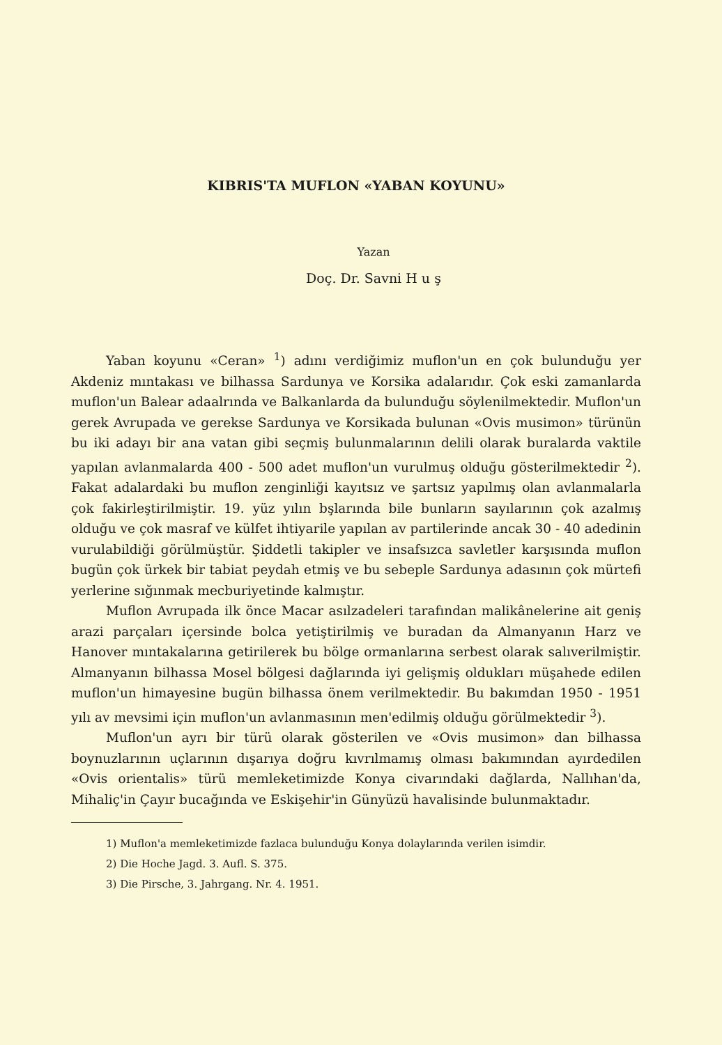KIBRIS'TA MUFLON «YABAN KOYUNU»
Yazan
Doç. Dr. Savni H u ş
Yaban koyunu «Ceran» <sup>1</sup>) adını verdiğimiz muflon'un en çok bulunduğu yer Akdeniz mıntakası ve bilhassa Sardunya ve Korsika adalarıdır. Çok eski zamanlarda muflon'un Balear adaalrında ve Balkanlarda da bulunduğu söylenilmektedir. Muflon'un gerek Avrupada ve gerekse Sardunya ve Korsikada bulunan «Ovis musimon» türünün bu iki adayı bir ana vatan gibi seçmiş bulunmalarının delili olarak buralarda vaktile yapılan avlanmalarda 400 - 500 adet muflon'un vurulmuş olduğu gösterilmektedir <sup>2</sup>). Fakat adalardaki bu muflon zenginliği kayıtsız ve şartsız yapılmış olan avlanmalarla çok fakirleştirilmiştir. 19. yüz yılın bşlarında bile bunların sayılarının çok azalmış olduğu ve çok masraf ve külfet ihtiyarile yapılan av partilerinde ancak 30 - 40 adedinin vurulabildiği görülmüştür. Şiddetli takipler ve insafsızca savletler karşısında muflon bugün çok ürkek bir tabiat peydah etmiş ve bu sebeple Sardunya adasının çok mürtefi yerlerine sığınmak mecburiyetinde kalmıştır.
Muflon Avrupada ilk önce Macar asılzadeleri tarafından malikânelerine ait geniş arazi parçaları içersinde bolca yetiştirilmiş ve buradan da Almanyanın Harz ve Hanover mıntakalarına getirilerek bu bölge ormanlarına serbest olarak salıverilmiştir. Almanyanın bilhassa Mosel bölgesi dağlarında iyi gelişmiş oldukları müşahede edilen muflon'un himayesine bugün bilhassa önem verilmektedir. Bu bakımdan 1950 - 1951 yılı av mevsimi için muflon'un avlanmasının men'edilmiş olduğu görülmektedir <sup>3</sup>).
Muflon'un ayrı bir türü olarak gösterilen ve «Ovis musimon» dan bilhassa boynuzlarının uçlarının dışarıya doğru kıvrılmamış olması bakımından ayırdedilen «Ovis orientalis» türü memleketimizde Konya civarındaki dağlarda, Nallıhan'da, Mihaliç'in Çayır bucağında ve Eskişehir'in Günyüzü havalisinde bulunmaktadır.
1) Muflon'a memleketimizde fazlaca bulunduğu Konya dolaylarında verilen isimdir.
2) Die Hoche Jagd. 3. Aufl. S. 375.
3) Die Pirsche, 3. Jahrgang. Nr. 4. 1951.